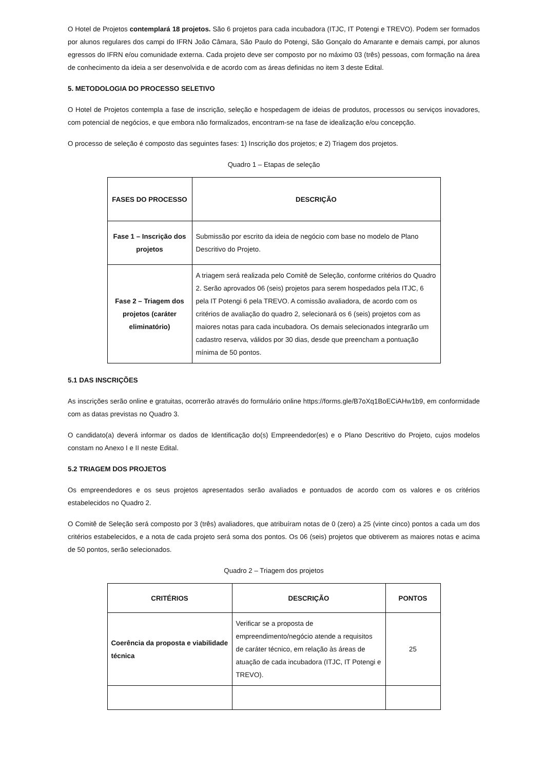O Hotel de Projetos contemplará 18 projetos. São 6 projetos para cada incubadora (ITJC, IT Potengi e TREVO). Podem ser formados por alunos regulares dos campi do IFRN João Câmara, São Paulo do Potengi, São Gonçalo do Amarante e demais campi, por alunos egressos do IFRN e/ou comunidade externa. Cada projeto deve ser composto por no máximo 03 (três) pessoas, com formação na área de conhecimento da ideia a ser desenvolvida e de acordo com as áreas definidas no item 3 deste Edital.
5. METODOLOGIA DO PROCESSO SELETIVO
O Hotel de Projetos contempla a fase de inscrição, seleção e hospedagem de ideias de produtos, processos ou serviços inovadores, com potencial de negócios, e que embora não formalizados, encontram-se na fase de idealização e/ou concepção.
O processo de seleção é composto das seguintes fases: 1) Inscrição dos projetos; e 2) Triagem dos projetos.
Quadro 1 – Etapas de seleção
| FASES DO PROCESSO | DESCRIÇÃO |
| --- | --- |
| Fase 1 – Inscrição dos projetos | Submissão por escrito da ideia de negócio com base no modelo de Plano Descritivo do Projeto. |
| Fase 2 – Triagem dos projetos (caráter eliminatório) | A triagem será realizada pelo Comitê de Seleção, conforme critérios do Quadro 2. Serão aprovados 06 (seis) projetos para serem hospedados pela ITJC, 6 pela IT Potengi 6 pela TREVO. A comissão avaliadora, de acordo com os critérios de avaliação do quadro 2, selecionará os 6 (seis) projetos com as maiores notas para cada incubadora. Os demais selecionados integrarão um cadastro reserva, válidos por 30 dias, desde que preencham a pontuação mínima de 50 pontos. |
5.1 DAS INSCRIÇÕES
As inscrições serão online e gratuitas, ocorrerão através do formulário online https://forms.gle/B7oXq1BoECiAHw1b9, em conformidade com as datas previstas no Quadro 3.
O candidato(a) deverá informar os dados de Identificação do(s) Empreendedor(es) e o Plano Descritivo do Projeto, cujos modelos constam no Anexo I e II neste Edital.
5.2 TRIAGEM DOS PROJETOS
Os empreendedores e os seus projetos apresentados serão avaliados e pontuados de acordo com os valores e os critérios estabelecidos no Quadro 2.
O Comitê de Seleção será composto por 3 (três) avaliadores, que atribuíram notas de 0 (zero) a 25 (vinte cinco) pontos a cada um dos critérios estabelecidos, e a nota de cada projeto será soma dos pontos. Os 06 (seis) projetos que obtiverem as maiores notas e acima de 50 pontos, serão selecionados.
Quadro 2 – Triagem dos projetos
| CRITÉRIOS | DESCRIÇÃO | PONTOS |
| --- | --- | --- |
| Coerência da proposta e viabilidade técnica | Verificar se a proposta de empreendimento/negócio atende a requisitos de caráter técnico, em relação às áreas de atuação de cada incubadora (ITJC, IT Potengi e TREVO). | 25 |